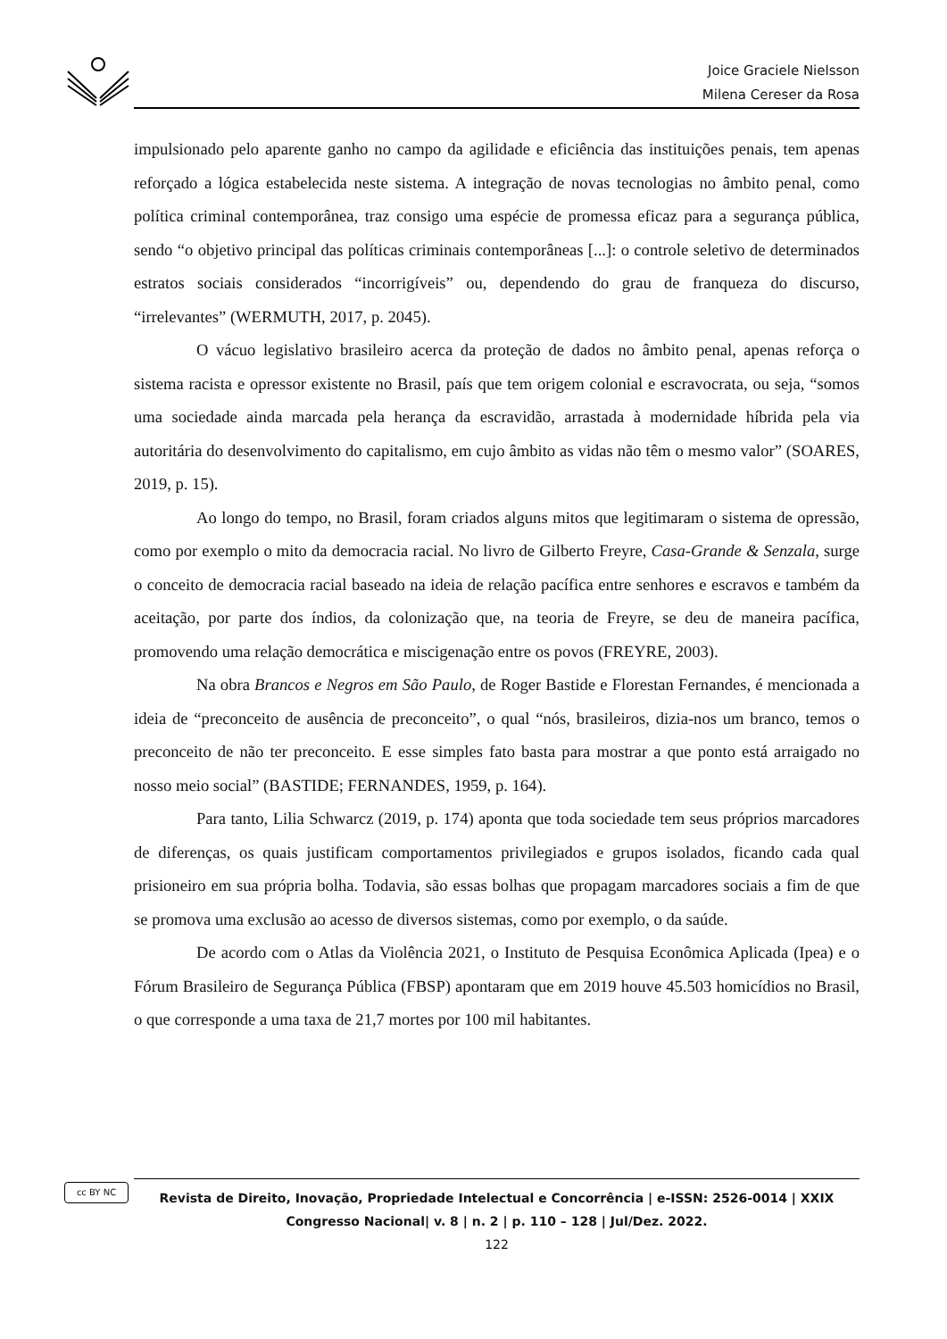Joice Graciele Nielsson
Milena Cereser da Rosa
impulsionado pelo aparente ganho no campo da agilidade e eficiência das instituições penais, tem apenas reforçado a lógica estabelecida neste sistema. A integração de novas tecnologias no âmbito penal, como política criminal contemporânea, traz consigo uma espécie de promessa eficaz para a segurança pública, sendo “o objetivo principal das políticas criminais contemporâneas [...]: o controle seletivo de determinados estratos sociais considerados “incorrigíveis” ou, dependendo do grau de franqueza do discurso, “irrelevantes” (WERMUTH, 2017, p. 2045).
O vácuo legislativo brasileiro acerca da proteção de dados no âmbito penal, apenas reforça o sistema racista e opressor existente no Brasil, país que tem origem colonial e escravocrata, ou seja, “somos uma sociedade ainda marcada pela herança da escravidão, arrastada à modernidade híbrida pela via autoritária do desenvolvimento do capitalismo, em cujo âmbito as vidas não têm o mesmo valor” (SOARES, 2019, p. 15).
Ao longo do tempo, no Brasil, foram criados alguns mitos que legitimaram o sistema de opressão, como por exemplo o mito da democracia racial. No livro de Gilberto Freyre, Casa-Grande & Senzala, surge o conceito de democracia racial baseado na ideia de relação pacífica entre senhores e escravos e também da aceitação, por parte dos índios, da colonização que, na teoria de Freyre, se deu de maneira pacífica, promovendo uma relação democrática e miscigenação entre os povos (FREYRE, 2003).
Na obra Brancos e Negros em São Paulo, de Roger Bastide e Florestan Fernandes, é mencionada a ideia de “preconceito de ausência de preconceito”, o qual “nós, brasileiros, dizia-nos um branco, temos o preconceito de não ter preconceito. E esse simples fato basta para mostrar a que ponto está arraigado no nosso meio social” (BASTIDE; FERNANDES, 1959, p. 164).
Para tanto, Lilia Schwarcz (2019, p. 174) aponta que toda sociedade tem seus próprios marcadores de diferenças, os quais justificam comportamentos privilegiados e grupos isolados, ficando cada qual prisioneiro em sua própria bolha. Todavia, são essas bolhas que propagam marcadores sociais a fim de que se promova uma exclusão ao acesso de diversos sistemas, como por exemplo, o da saúde.
De acordo com o Atlas da Violência 2021, o Instituto de Pesquisa Econômica Aplicada (Ipea) e o Fórum Brasileiro de Segurança Pública (FBSP) apontaram que em 2019 houve 45.503 homicídios no Brasil, o que corresponde a uma taxa de 21,7 mortes por 100 mil habitantes.
cc BY NC
Revista de Direito, Inovação, Propriedade Intelectual e Concorrência | e-ISSN: 2526-0014 | XXIX Congresso Nacional| v. 8 | n. 2 | p. 110 – 128 | Jul/Dez. 2022.
122